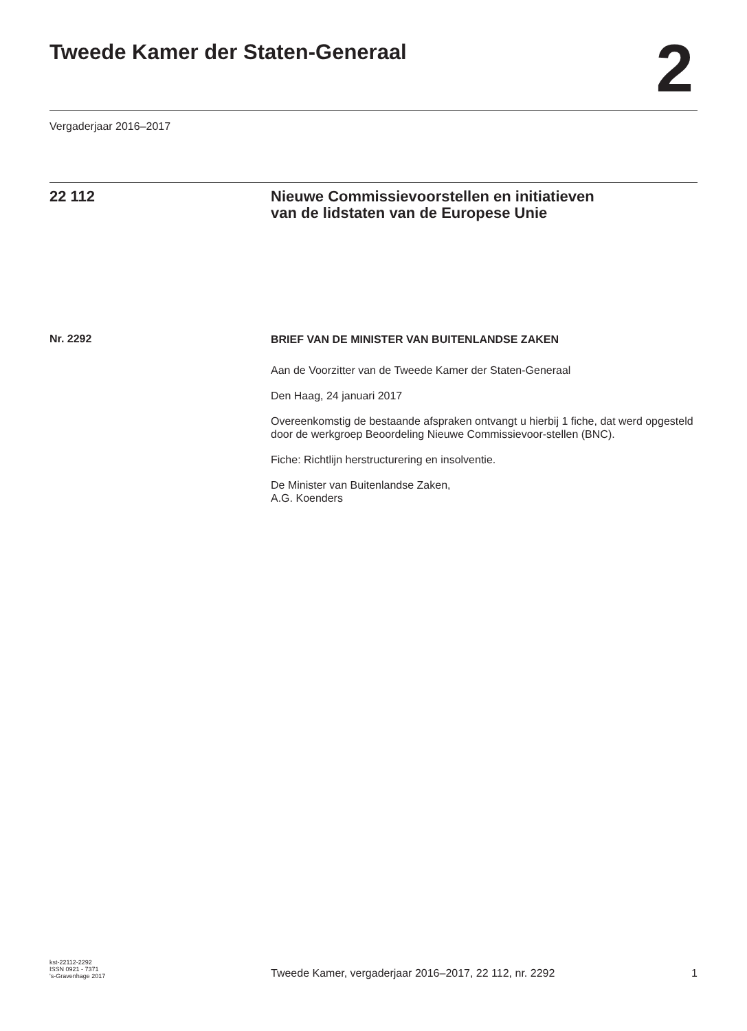Tweede Kamer der Staten-Generaal
2
Vergaderjaar 2016–2017
22 112 Nieuwe Commissievoorstellen en initiatieven
van de lidstaten van de Europese Unie
Nr. 2292
BRIEF VAN DE MINISTER VAN BUITENLANDSE ZAKEN
Aan de Voorzitter van de Tweede Kamer der Staten-Generaal
Den Haag, 24 januari 2017
Overeenkomstig de bestaande afspraken ontvangt u hierbij 1 fiche, dat werd opgesteld door de werkgroep Beoordeling Nieuwe Commissievoor-stellen (BNC).
Fiche: Richtlijn herstructurering en insolventie.
De Minister van Buitenlandse Zaken,
A.G. Koenders
kst-22112-2292
ISSN 0921 - 7371
's-Gravenhage 2017
Tweede Kamer, vergaderjaar 2016–2017, 22 112, nr. 2292
1